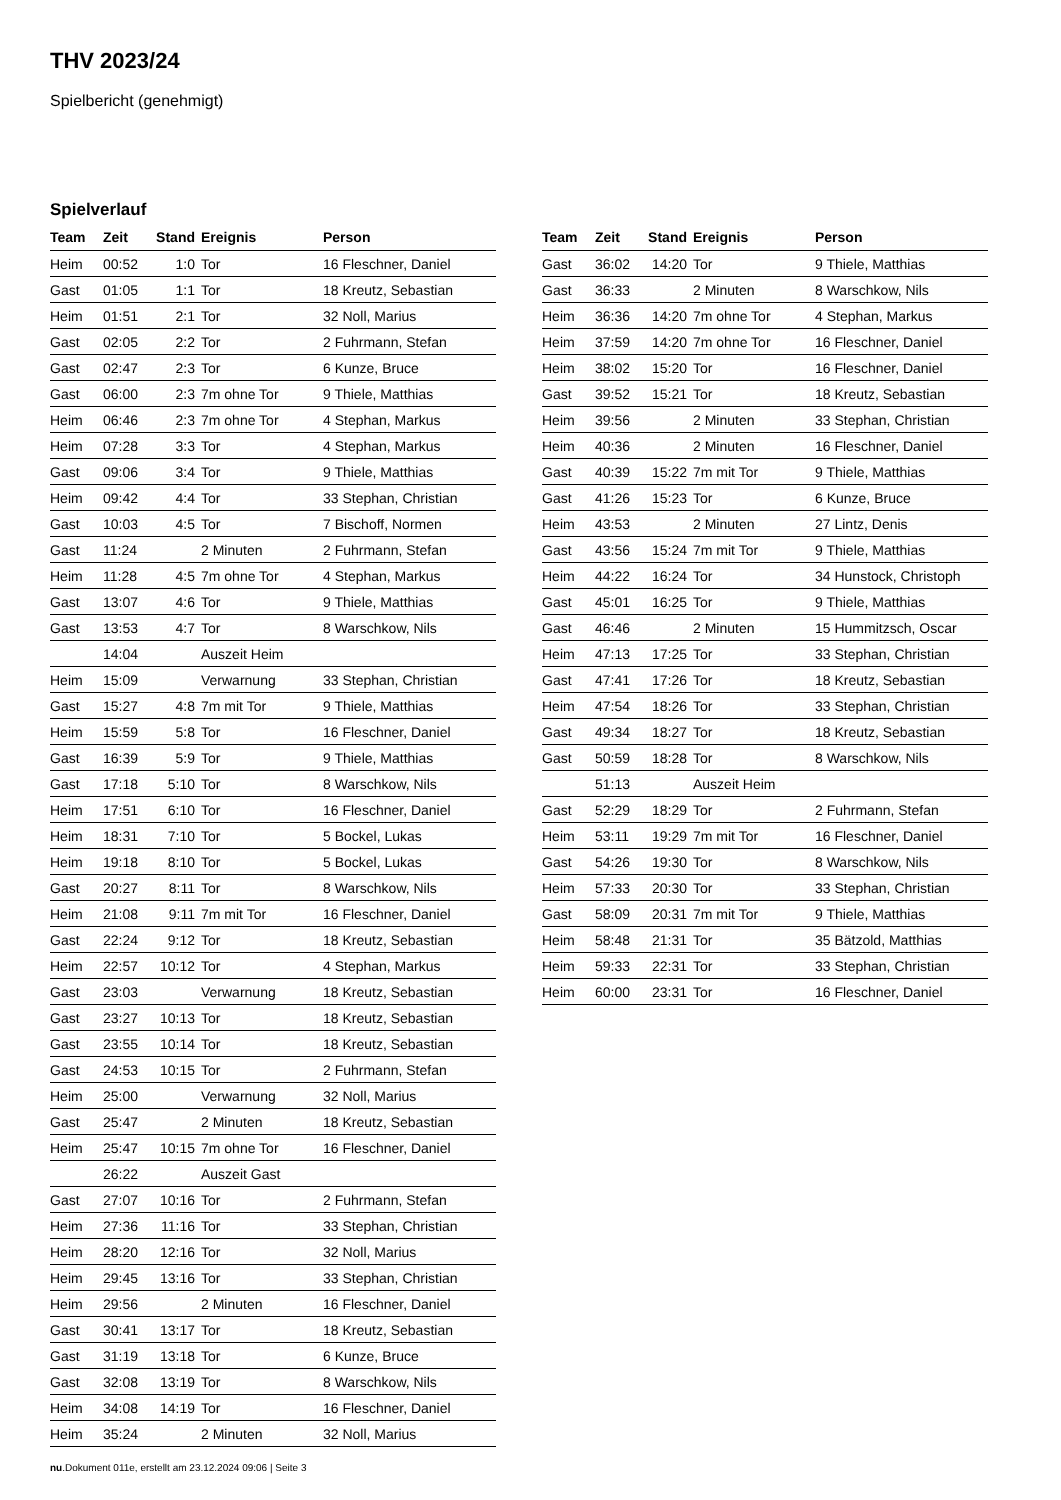THV 2023/24
Spielbericht (genehmigt)
Spielverlauf
| Team | Zeit | Stand | Ereignis | Person |
| --- | --- | --- | --- | --- |
| Heim | 00:52 | 1:0 | Tor | 16 Fleschner, Daniel |
| Gast | 01:05 | 1:1 | Tor | 18 Kreutz, Sebastian |
| Heim | 01:51 | 2:1 | Tor | 32 Noll, Marius |
| Gast | 02:05 | 2:2 | Tor | 2 Fuhrmann, Stefan |
| Gast | 02:47 | 2:3 | Tor | 6 Kunze, Bruce |
| Gast | 06:00 | 2:3 | 7m ohne Tor | 9 Thiele, Matthias |
| Heim | 06:46 | 2:3 | 7m ohne Tor | 4 Stephan, Markus |
| Heim | 07:28 | 3:3 | Tor | 4 Stephan, Markus |
| Gast | 09:06 | 3:4 | Tor | 9 Thiele, Matthias |
| Heim | 09:42 | 4:4 | Tor | 33 Stephan, Christian |
| Gast | 10:03 | 4:5 | Tor | 7 Bischoff, Normen |
| Gast | 11:24 | | 2 Minuten | 2 Fuhrmann, Stefan |
| Heim | 11:28 | 4:5 | 7m ohne Tor | 4 Stephan, Markus |
| Gast | 13:07 | 4:6 | Tor | 9 Thiele, Matthias |
| Gast | 13:53 | 4:7 | Tor | 8 Warschkow, Nils |
| | 14:04 | | Auszeit Heim | |
| Heim | 15:09 | | Verwarnung | 33 Stephan, Christian |
| Gast | 15:27 | 4:8 | 7m mit Tor | 9 Thiele, Matthias |
| Heim | 15:59 | 5:8 | Tor | 16 Fleschner, Daniel |
| Gast | 16:39 | 5:9 | Tor | 9 Thiele, Matthias |
| Gast | 17:18 | 5:10 | Tor | 8 Warschkow, Nils |
| Heim | 17:51 | 6:10 | Tor | 16 Fleschner, Daniel |
| Heim | 18:31 | 7:10 | Tor | 5 Bockel, Lukas |
| Heim | 19:18 | 8:10 | Tor | 5 Bockel, Lukas |
| Gast | 20:27 | 8:11 | Tor | 8 Warschkow, Nils |
| Heim | 21:08 | 9:11 | 7m mit Tor | 16 Fleschner, Daniel |
| Gast | 22:24 | 9:12 | Tor | 18 Kreutz, Sebastian |
| Heim | 22:57 | 10:12 | Tor | 4 Stephan, Markus |
| Gast | 23:03 | | Verwarnung | 18 Kreutz, Sebastian |
| Gast | 23:27 | 10:13 | Tor | 18 Kreutz, Sebastian |
| Gast | 23:55 | 10:14 | Tor | 18 Kreutz, Sebastian |
| Gast | 24:53 | 10:15 | Tor | 2 Fuhrmann, Stefan |
| Heim | 25:00 | | Verwarnung | 32 Noll, Marius |
| Gast | 25:47 | | 2 Minuten | 18 Kreutz, Sebastian |
| Heim | 25:47 | 10:15 | 7m ohne Tor | 16 Fleschner, Daniel |
| | 26:22 | | Auszeit Gast | |
| Gast | 27:07 | 10:16 | Tor | 2 Fuhrmann, Stefan |
| Heim | 27:36 | 11:16 | Tor | 33 Stephan, Christian |
| Heim | 28:20 | 12:16 | Tor | 32 Noll, Marius |
| Heim | 29:45 | 13:16 | Tor | 33 Stephan, Christian |
| Heim | 29:56 | | 2 Minuten | 16 Fleschner, Daniel |
| Gast | 30:41 | 13:17 | Tor | 18 Kreutz, Sebastian |
| Gast | 31:19 | 13:18 | Tor | 6 Kunze, Bruce |
| Gast | 32:08 | 13:19 | Tor | 8 Warschkow, Nils |
| Heim | 34:08 | 14:19 | Tor | 16 Fleschner, Daniel |
| Heim | 35:24 | | 2 Minuten | 32 Noll, Marius |
| Team | Zeit | Stand | Ereignis | Person |
| --- | --- | --- | --- | --- |
| Gast | 36:02 | 14:20 | Tor | 9 Thiele, Matthias |
| Gast | 36:33 | | 2 Minuten | 8 Warschkow, Nils |
| Heim | 36:36 | 14:20 | 7m ohne Tor | 4 Stephan, Markus |
| Heim | 37:59 | 14:20 | 7m ohne Tor | 16 Fleschner, Daniel |
| Heim | 38:02 | 15:20 | Tor | 16 Fleschner, Daniel |
| Gast | 39:52 | 15:21 | Tor | 18 Kreutz, Sebastian |
| Heim | 39:56 | | 2 Minuten | 33 Stephan, Christian |
| Heim | 40:36 | | 2 Minuten | 16 Fleschner, Daniel |
| Gast | 40:39 | 15:22 | 7m mit Tor | 9 Thiele, Matthias |
| Gast | 41:26 | 15:23 | Tor | 6 Kunze, Bruce |
| Heim | 43:53 | | 2 Minuten | 27 Lintz, Denis |
| Gast | 43:56 | 15:24 | 7m mit Tor | 9 Thiele, Matthias |
| Heim | 44:22 | 16:24 | Tor | 34 Hunstock, Christoph |
| Gast | 45:01 | 16:25 | Tor | 9 Thiele, Matthias |
| Gast | 46:46 | | 2 Minuten | 15 Hummitzsch, Oscar |
| Heim | 47:13 | 17:25 | Tor | 33 Stephan, Christian |
| Gast | 47:41 | 17:26 | Tor | 18 Kreutz, Sebastian |
| Heim | 47:54 | 18:26 | Tor | 33 Stephan, Christian |
| Gast | 49:34 | 18:27 | Tor | 18 Kreutz, Sebastian |
| Gast | 50:59 | 18:28 | Tor | 8 Warschkow, Nils |
| | 51:13 | | Auszeit Heim | |
| Gast | 52:29 | 18:29 | Tor | 2 Fuhrmann, Stefan |
| Heim | 53:11 | 19:29 | 7m mit Tor | 16 Fleschner, Daniel |
| Gast | 54:26 | 19:30 | Tor | 8 Warschkow, Nils |
| Heim | 57:33 | 20:30 | Tor | 33 Stephan, Christian |
| Gast | 58:09 | 20:31 | 7m mit Tor | 9 Thiele, Matthias |
| Heim | 58:48 | 21:31 | Tor | 35 Bätzold, Matthias |
| Heim | 59:33 | 22:31 | Tor | 33 Stephan, Christian |
| Heim | 60:00 | 23:31 | Tor | 16 Fleschner, Daniel |
nu.Dokument 011e, erstellt am 23.12.2024 09:06 | Seite 3